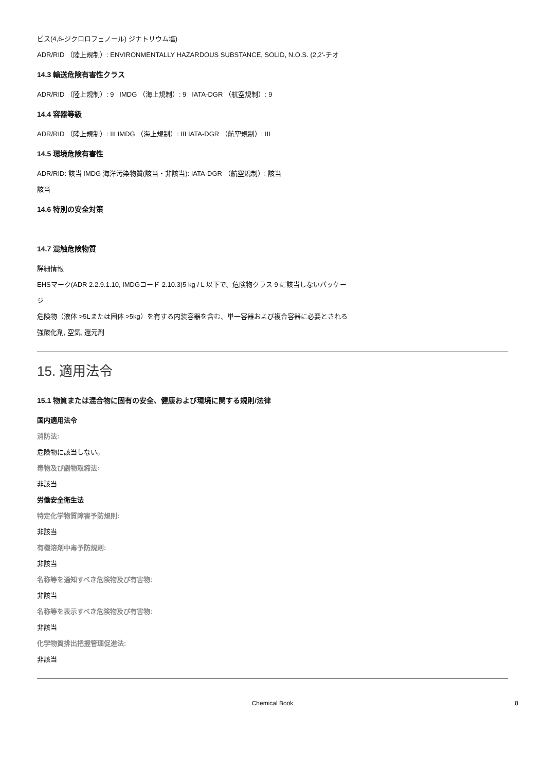ビス(4,6-ジクロロフェノール) ジナトリウム塩)
ADR/RID （陸上規制）: ENVIRONMENTALLY HAZARDOUS SUBSTANCE, SOLID, N.O.S. (2,2'-チオ
14.3 輸送危険有害性クラス
ADR/RID （陸上規制）: 9 IMDG （海上規制）: 9 IATA-DGR （航空規制）: 9
14.4 容器等級
ADR/RID （陸上規制）: III IMDG （海上規制）: III IATA-DGR （航空規制）: III
14.5 環境危険有害性
ADR/RID: 該当 IMDG 海洋汚染物質(該当・非該当): IATA-DGR （航空規制）: 該当
該当
14.6 特別の安全対策
14.7 混触危険物質
詳細情報
EHSマーク(ADR 2.2.9.1.10, IMDGコード 2.10.3)5 kg / L 以下で、危険物クラス 9 に該当しないパッケー
ジ
危険物（液体 >5Lまたは固体 >5kg）を有する内装容器を含む、単一容器および複合容器に必要とされる
強酸化剤, 空気, 還元剤
15. 適用法令
15.1 物質または混合物に固有の安全、健康および環境に関する規則/法律
国内適用法令
消防法:
危険物に該当しない。
毒物及び劇物取締法:
非該当
労働安全衛生法
特定化学物質障害予防規則:
非該当
有機溶剤中毒予防規則:
非該当
名称等を通知すべき危険物及び有害物:
非該当
名称等を表示すべき危険物及び有害物:
非該当
化学物質排出把握管理促進法:
非該当
Chemical Book 8